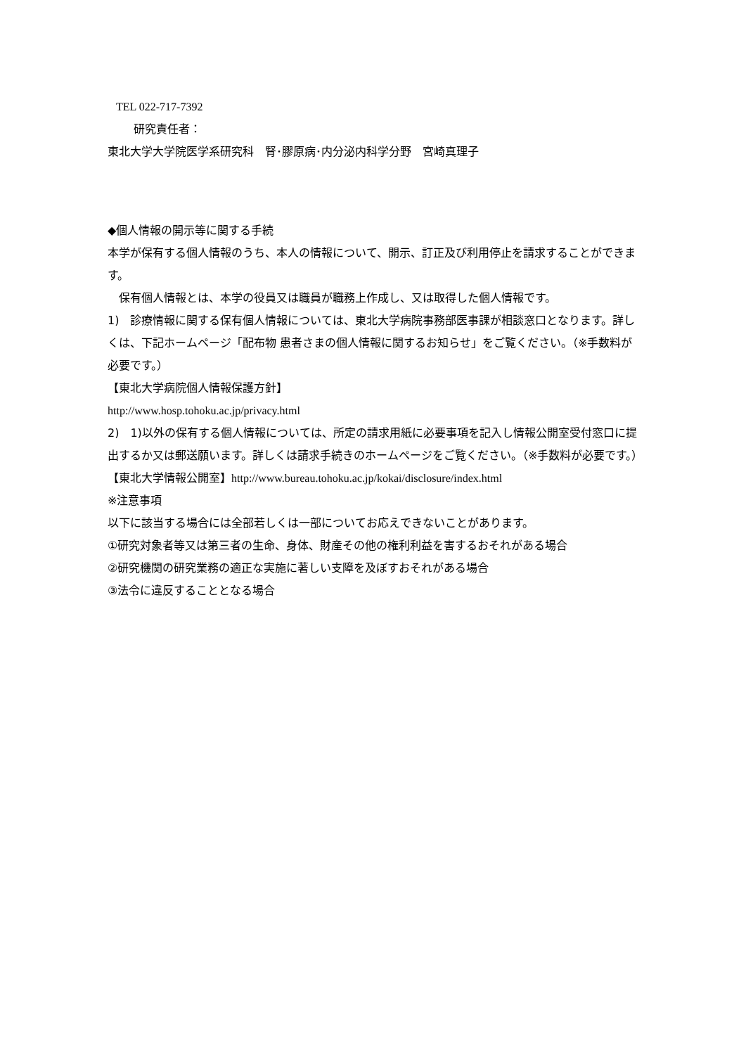TEL 022-717-7392
研究責任者：
東北大学大学院医学系研究科　腎･膠原病･内分泌内科学分野　宮崎真理子
◆個人情報の開示等に関する手続
本学が保有する個人情報のうち、本人の情報について、開示、訂正及び利用停止を請求することができます。
　保有個人情報とは、本学の役員又は職員が職務上作成し、又は取得した個人情報です。
1)　診療情報に関する保有個人情報については、東北大学病院事務部医事課が相談窓口となります。詳しくは、下記ホームページ「配布物 患者さまの個人情報に関するお知らせ」をご覧ください。（※手数料が必要です。）
【東北大学病院個人情報保護方針】
http://www.hosp.tohoku.ac.jp/privacy.html
2)　1)以外の保有する個人情報については、所定の請求用紙に必要事項を記入し情報公開室受付窓口に提出するか又は郵送願います。詳しくは請求手続きのホームページをご覧ください。（※手数料が必要です。）
【東北大学情報公開室】http://www.bureau.tohoku.ac.jp/kokai/disclosure/index.html
※注意事項
以下に該当する場合には全部若しくは一部についてお応えできないことがあります。
①研究対象者等又は第三者の生命、身体、財産その他の権利利益を害するおそれがある場合
②研究機関の研究業務の適正な実施に著しい支障を及ぼすおそれがある場合
③法令に違反することとなる場合